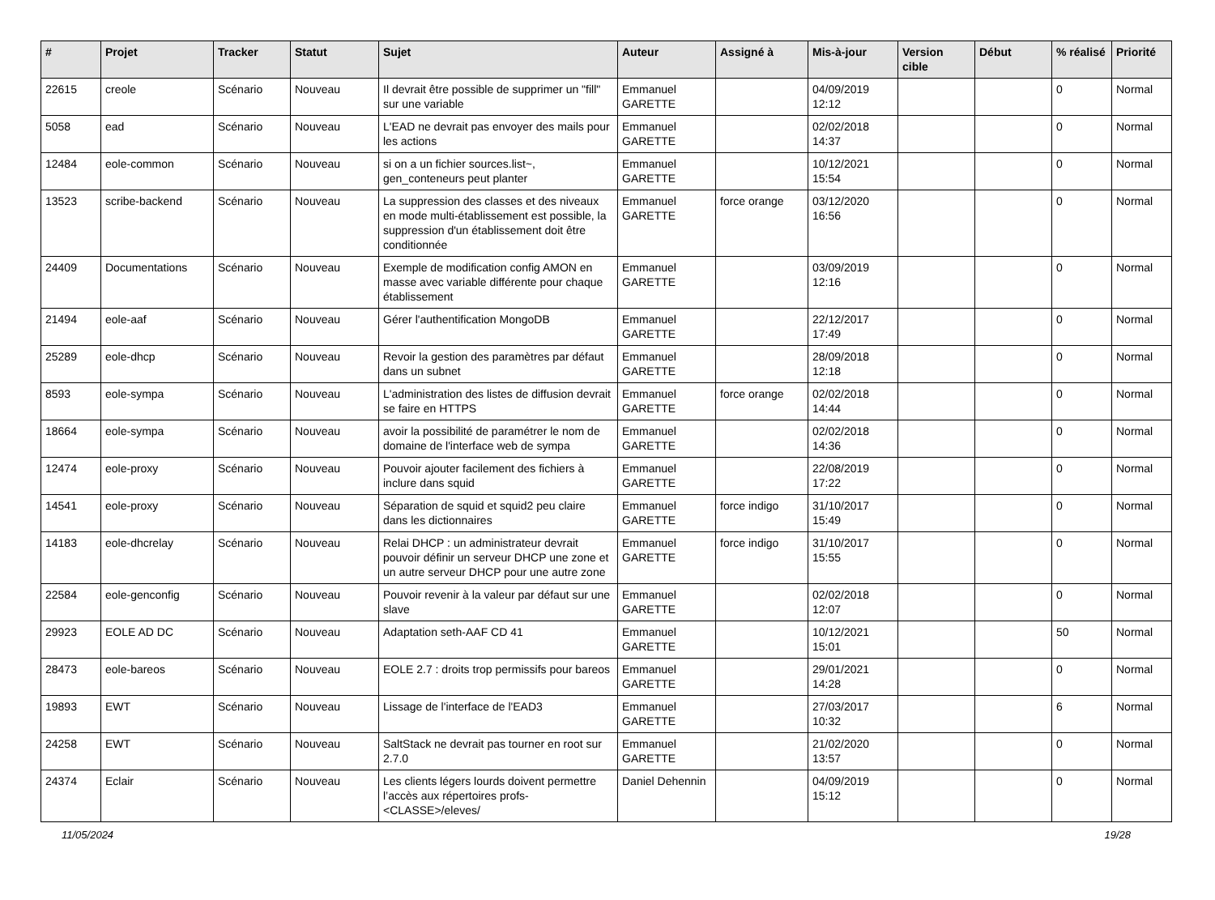| # | Projet | Tracker | Statut | Sujet | Auteur | Assigné à | Mis-à-jour | Version cible | Début | % réalisé | Priorité |
| --- | --- | --- | --- | --- | --- | --- | --- | --- | --- | --- | --- |
| 22615 | creole | Scénario | Nouveau | Il devrait être possible de supprimer un "fill" sur une variable | Emmanuel GARETTE | | 04/09/2019 12:12 | | | 0 | Normal |
| 5058 | ead | Scénario | Nouveau | L'EAD ne devrait pas envoyer des mails pour les actions | Emmanuel GARETTE | | 02/02/2018 14:37 | | | 0 | Normal |
| 12484 | eole-common | Scénario | Nouveau | si on a un fichier sources.list~, gen_conteneurs peut planter | Emmanuel GARETTE | | 10/12/2021 15:54 | | | 0 | Normal |
| 13523 | scribe-backend | Scénario | Nouveau | La suppression des classes et des niveaux en mode multi-établissement est possible, la suppression d'un établissement doit être conditionnée | Emmanuel GARETTE | force orange | 03/12/2020 16:56 | | | 0 | Normal |
| 24409 | Documentations | Scénario | Nouveau | Exemple de modification config AMON en masse avec variable différente pour chaque établissement | Emmanuel GARETTE | | 03/09/2019 12:16 | | | 0 | Normal |
| 21494 | eole-aaf | Scénario | Nouveau | Gérer l'authentification MongoDB | Emmanuel GARETTE | | 22/12/2017 17:49 | | | 0 | Normal |
| 25289 | eole-dhcp | Scénario | Nouveau | Revoir la gestion des paramètres par défaut dans un subnet | Emmanuel GARETTE | | 28/09/2018 12:18 | | | 0 | Normal |
| 8593 | eole-sympa | Scénario | Nouveau | L'administration des listes de diffusion devrait se faire en HTTPS | Emmanuel GARETTE | force orange | 02/02/2018 14:44 | | | 0 | Normal |
| 18664 | eole-sympa | Scénario | Nouveau | avoir la possibilité de paramétrer le nom de domaine de l'interface web de sympa | Emmanuel GARETTE | | 02/02/2018 14:36 | | | 0 | Normal |
| 12474 | eole-proxy | Scénario | Nouveau | Pouvoir ajouter facilement des fichiers à inclure dans squid | Emmanuel GARETTE | | 22/08/2019 17:22 | | | 0 | Normal |
| 14541 | eole-proxy | Scénario | Nouveau | Séparation de squid et squid2 peu claire dans les dictionnaires | Emmanuel GARETTE | force indigo | 31/10/2017 15:49 | | | 0 | Normal |
| 14183 | eole-dhcrelay | Scénario | Nouveau | Relai DHCP : un administrateur devrait pouvoir définir un serveur DHCP une zone et un autre serveur DHCP pour une autre zone | Emmanuel GARETTE | force indigo | 31/10/2017 15:55 | | | 0 | Normal |
| 22584 | eole-genconfig | Scénario | Nouveau | Pouvoir revenir à la valeur par défaut sur une slave | Emmanuel GARETTE | | 02/02/2018 12:07 | | | 0 | Normal |
| 29923 | EOLE AD DC | Scénario | Nouveau | Adaptation seth-AAF CD 41 | Emmanuel GARETTE | | 10/12/2021 15:01 | | | 50 | Normal |
| 28473 | eole-bareos | Scénario | Nouveau | EOLE 2.7 : droits trop permissifs pour bareos | Emmanuel GARETTE | | 29/01/2021 14:28 | | | 0 | Normal |
| 19893 | EWT | Scénario | Nouveau | Lissage de l'interface de l'EAD3 | Emmanuel GARETTE | | 27/03/2017 10:32 | | | 6 | Normal |
| 24258 | EWT | Scénario | Nouveau | SaltStack ne devrait pas tourner en root sur 2.7.0 | Emmanuel GARETTE | | 21/02/2020 13:57 | | | 0 | Normal |
| 24374 | Eclair | Scénario | Nouveau | Les clients légers lourds doivent permettre l’accès aux répertoires profs-<CLASSE>/eleves/ | Daniel Dehennin | | 04/09/2019 15:12 | | | 0 | Normal |
11/05/2024 19/28